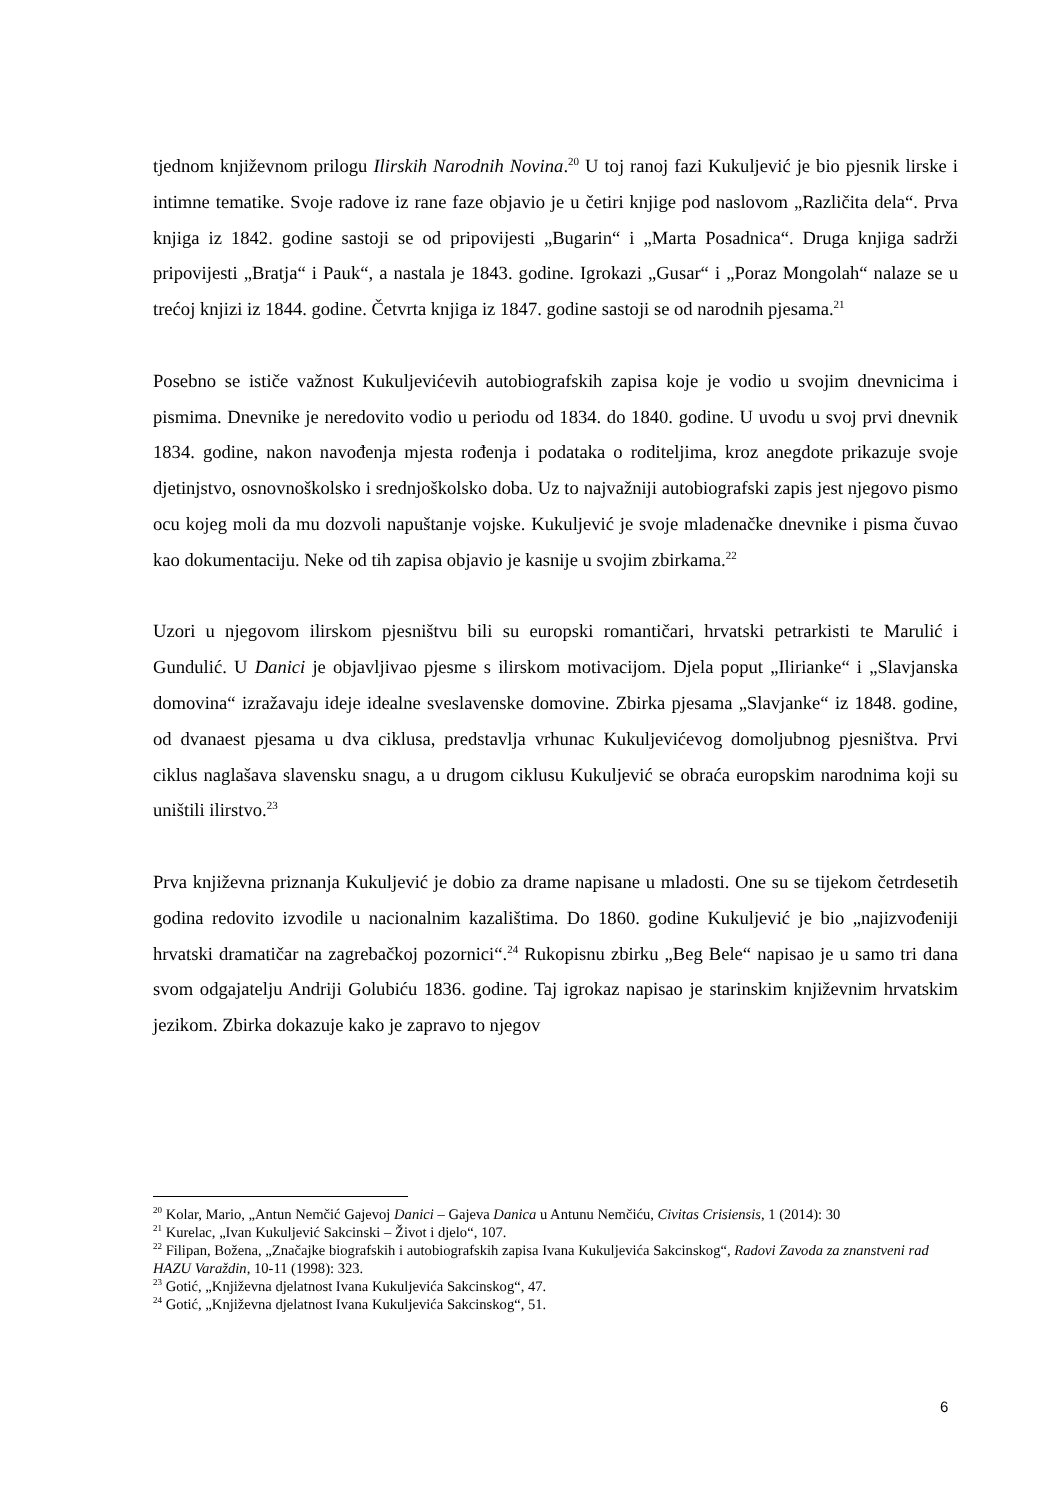tjednom književnom prilogu Ilirskih Narodnih Novina.<sup>20</sup> U toj ranoj fazi Kukuljević je bio pjesnik lirske i intimne tematike. Svoje radove iz rane faze objavio je u četiri knjige pod naslovom „Različita dela“. Prva knjiga iz 1842. godine sastoji se od pripovijesti „Bugarin“ i „Marta Posadnica“. Druga knjiga sadrži pripovijesti „Bratja“ i Pauk“, a nastala je 1843. godine. Igrokazi „Gusar“ i „Poraz Mongolah“ nalaze se u trećoj knjizi iz 1844. godine. Četvrta knjiga iz 1847. godine sastoji se od narodnih pjesama.<sup>21</sup>
Posebno se ističe važnost Kukuljevićevih autobiografskih zapisa koje je vodio u svojim dnevnicima i pismima. Dnevnike je neredovito vodio u periodu od 1834. do 1840. godine. U uvodu u svoj prvi dnevnik 1834. godine, nakon navođenja mjesta rođenja i podataka o roditeljima, kroz anegdote prikazuje svoje djetinjstvo, osnovnoškolsko i srednjoškolsko doba. Uz to najvažniji autobiografski zapis jest njegovo pismo ocu kojeg moli da mu dozvoli napuštanje vojske. Kukuljević je svoje mladenačke dnevnike i pisma čuvao kao dokumentaciju. Neke od tih zapisa objavio je kasnije u svojim zbirkama.<sup>22</sup>
Uzori u njegovom ilirskom pjesništvu bili su europski romantičari, hrvatski petrarkisti te Marulić i Gundulić. U Danici je objavljivao pjesme s ilirskom motivacijom. Djela poput „Ilirianke“ i „Slavjanska domovina“ izražavaju ideje idealne sveslavenske domovine. Zbirka pjesama „Slavjanke“ iz 1848. godine, od dvanaest pjesama u dva ciklusa, predstavlja vrhunac Kukuljevićevog domoljubnog pjesništva. Prvi ciklus naglašava slavensku snagu, a u drugom ciklusu Kukuljević se obraća europskim narodnima koji su uništili ilirstvo.<sup>23</sup>
Prva književna priznanja Kukuljević je dobio za drame napisane u mladosti. One su se tijekom četrdesetih godina redovito izvodile u nacionalnim kazalištima. Do 1860. godine Kukuljević je bio „najizvođeniji hrvatski dramatičar na zagrebačkoj pozornici“.<sup>24</sup> Rukopisnu zbirku „Beg Bele“ napisao je u samo tri dana svom odgajatelju Andriji Golubiću 1836. godine. Taj igrokaz napisao je starinskim književnim hrvatskim jezikom. Zbirka dokazuje kako je zapravo to njegov
<sup>20</sup> Kolar, Mario, „Antun Nemčić Gajevoj Danici – Gajeva Danica u Antunu Nemčiću, Civitas Crisiensis, 1 (2014): 30
<sup>21</sup> Kurelac, „Ivan Kukuljević Sakcinski – Život i djelo“, 107.
<sup>22</sup> Filipan, Božena, „Značajke biografskih i autobiografskih zapisa Ivana Kukuljevića Sakcinskog“, Radovi Zavoda za znanstveni rad HAZU Varaždin, 10-11 (1998): 323.
<sup>23</sup> Gotić, „Književna djelatnost Ivana Kukuljevića Sakcinskog“, 47.
<sup>24</sup> Gotić, „Književna djelatnost Ivana Kukuljevića Sakcinskog“, 51.
6